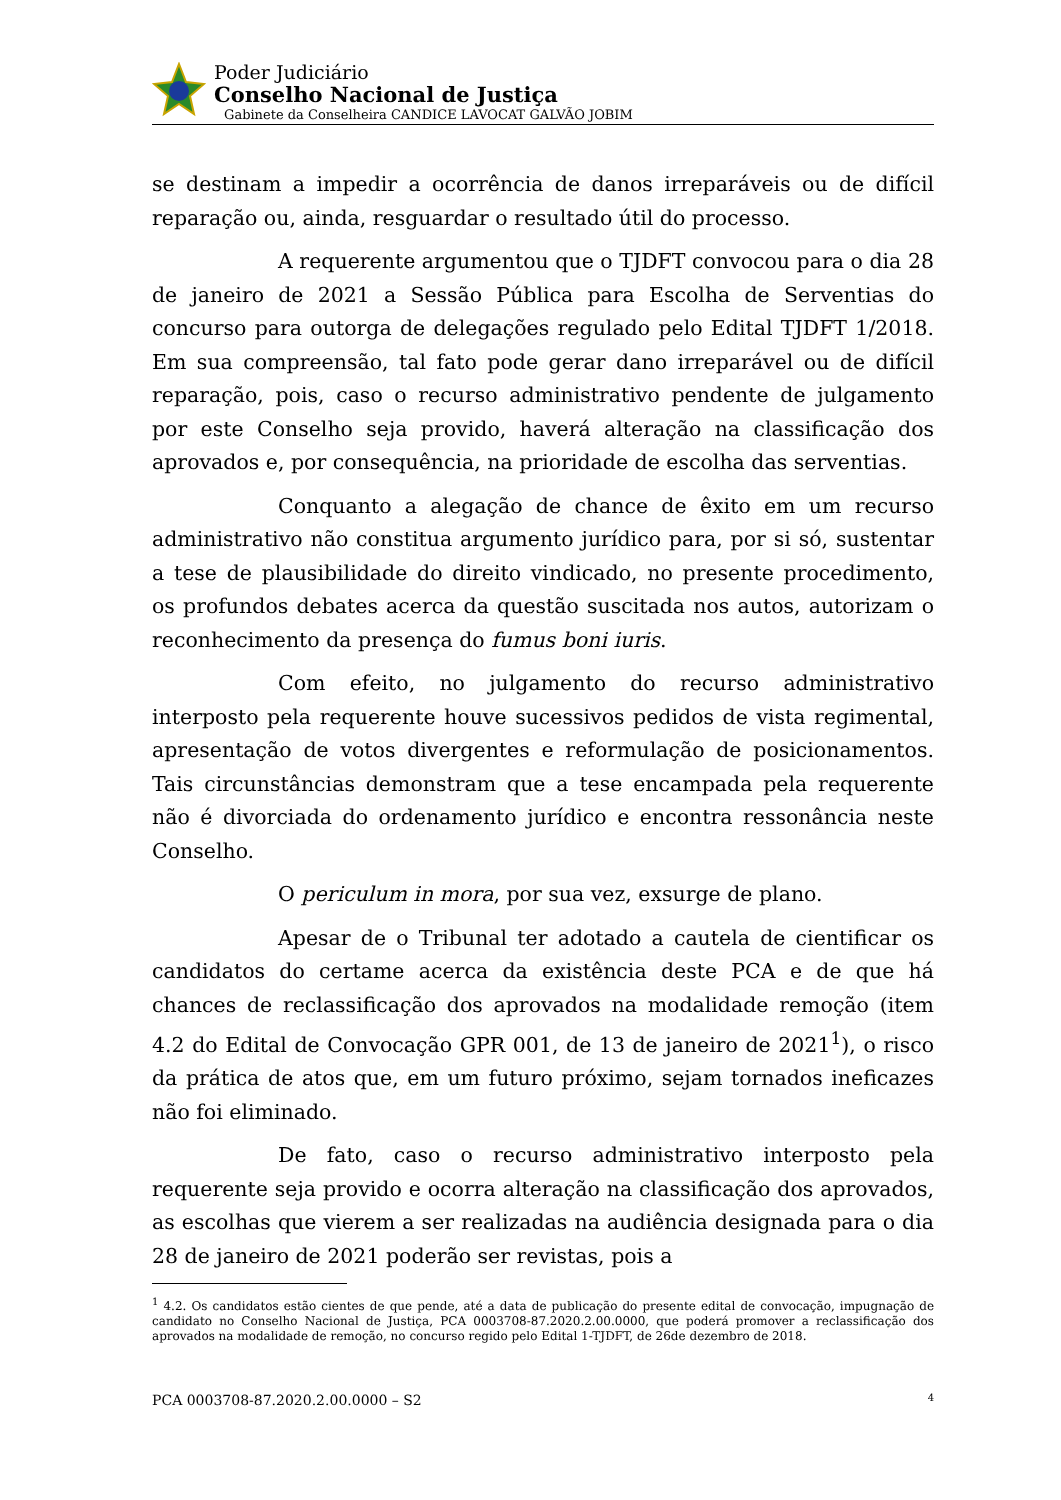Poder Judiciário
Conselho Nacional de Justiça
Gabinete da Conselheira CANDICE LAVOCAT GALVÃO JOBIM
se destinam a impedir a ocorrência de danos irreparáveis ou de difícil reparação ou, ainda, resguardar o resultado útil do processo.
A requerente argumentou que o TJDFT convocou para o dia 28 de janeiro de 2021 a Sessão Pública para Escolha de Serventias do concurso para outorga de delegações regulado pelo Edital TJDFT 1/2018. Em sua compreensão, tal fato pode gerar dano irreparável ou de difícil reparação, pois, caso o recurso administrativo pendente de julgamento por este Conselho seja provido, haverá alteração na classificação dos aprovados e, por consequência, na prioridade de escolha das serventias.
Conquanto a alegação de chance de êxito em um recurso administrativo não constitua argumento jurídico para, por si só, sustentar a tese de plausibilidade do direito vindicado, no presente procedimento, os profundos debates acerca da questão suscitada nos autos, autorizam o reconhecimento da presença do fumus boni iuris.
Com efeito, no julgamento do recurso administrativo interposto pela requerente houve sucessivos pedidos de vista regimental, apresentação de votos divergentes e reformulação de posicionamentos. Tais circunstâncias demonstram que a tese encampada pela requerente não é divorciada do ordenamento jurídico e encontra ressonância neste Conselho.
O periculum in mora, por sua vez, exsurge de plano.
Apesar de o Tribunal ter adotado a cautela de cientificar os candidatos do certame acerca da existência deste PCA e de que há chances de reclassificação dos aprovados na modalidade remoção (item 4.2 do Edital de Convocação GPR 001, de 13 de janeiro de 2021<sup>1</sup>), o risco da prática de atos que, em um futuro próximo, sejam tornados ineficazes não foi eliminado.
De fato, caso o recurso administrativo interposto pela requerente seja provido e ocorra alteração na classificação dos aprovados, as escolhas que vierem a ser realizadas na audiência designada para o dia 28 de janeiro de 2021 poderão ser revistas, pois a
<sup>1</sup> 4.2. Os candidatos estão cientes de que pende, até a data de publicação do presente edital de convocação, impugnação de candidato no Conselho Nacional de Justiça, PCA 0003708-87.2020.2.00.0000, que poderá promover a reclassificação dos aprovados na modalidade de remoção, no concurso regido pelo Edital 1-TJDFT, de 26de dezembro de 2018.
PCA 0003708-87.2020.2.00.0000 – S2 4